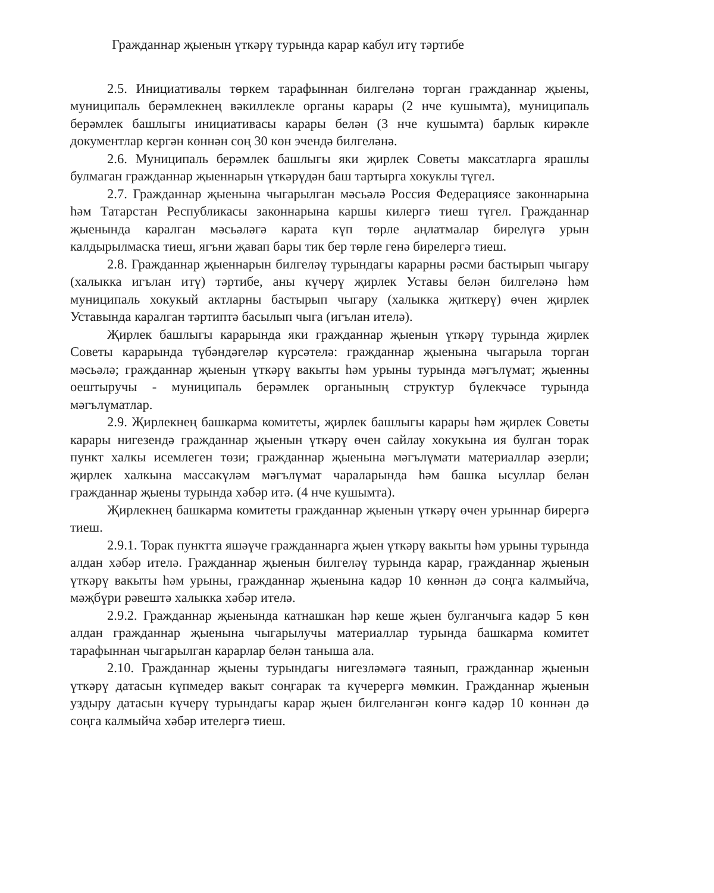Гражданнар җыенын үткәрү турында карар кабул итү тәртибе
2.5. Инициативалы төркем тарафыннан билгеләнә торган гражданнар җыены, муниципаль берәмлекнең вәкиллекле органы карары (2 нче кушымта), муниципаль берәмлек башлыгы инициативасы карары белән (3 нче кушымта) барлык кирәкле документлар кергән көннән соң 30 көн эчендә билгеләнә.
2.6. Муниципаль берәмлек башлыгы яки җирлек Советы максатларга ярашлы булмаган гражданнар җыеннарын үткәрүдән баш тартырга хокуклы түгел.
2.7. Гражданнар җыенына чыгарылган мәсьәлә Россия Федерациясе законнарына һәм Татарстан Республикасы законнарына каршы килергә тиеш түгел. Гражданнар җыенында каралган мәсьәләгә карата күп төрле аңлатмалар бирелүгә урын калдырылмаска тиеш, ягъни җавап бары тик бер төрле генә бирелергә тиеш.
2.8. Гражданнар җыеннарын билгеләү турындагы карарны рәсми бастырып чыгару (халыкка игълан итү) тәртибе, аны күчерү җирлек Уставы белән билгеләнә һәм муниципаль хокукый актларны бастырып чыгару (халыкка җиткерү) өчен җирлек Уставында каралган тәртиптә басылып чыга (игълан ителә).
Җирлек башлыгы карарында яки гражданнар җыенын үткәрү турында җирлек Советы карарында түбәндәгеләр күрсәтелә: гражданнар җыенына чыгарыла торган мәсьәлә; гражданнар җыенын үткәрү вакыты һәм урыны турында мәгълүмат; җыенны оештыручы - муниципаль берәмлек органының структур бүлекчәсе турында мәгълүматлар.
2.9. Җирлекнең башкарма комитеты, җирлек башлыгы карары һәм җирлек Советы карары нигезендә гражданнар җыенын үткәрү өчен сайлау хокукына ия булган торак пункт халкы исемлеген төзи; гражданнар җыенына мәгълүмати материаллар әзерли; җирлек халкына массакүләм мәгълүмат чараларында һәм башка ысуллар белән гражданнар җыены турында хәбәр итә. (4 нче кушымта).
Җирлекнең башкарма комитеты гражданнар җыенын үткәрү өчен урыннар бирергә тиеш.
2.9.1. Торак пунктта яшәүче гражданнарга җыен үткәрү вакыты һәм урыны турында алдан хәбәр ителә. Гражданнар җыенын билгеләү турында карар, гражданнар җыенын үткәрү вакыты һәм урыны, гражданнар җыенына кадәр 10 көннән дә соңга калмыйча, мәҗбүри рәвештә халыкка хәбәр ителә.
2.9.2. Гражданнар җыенында катнашкан һәр кеше җыен булганчыга кадәр 5 көн алдан гражданнар җыенына чыгарылучы материаллар турында башкарма комитет тарафыннан чыгарылган карарлар белән таныша ала.
2.10. Гражданнар җыены турындагы нигезләмәгә таянып, гражданнар җыенын үткәрү датасын күпмедер вакыт соңгарак та күчерергә мөмкин. Гражданнар җыенын уздыру датасын күчерү турындагы карар җыен билгеләнгән көнгә кадәр 10 көннән дә соңга калмыйча хәбәр ителергә тиеш.